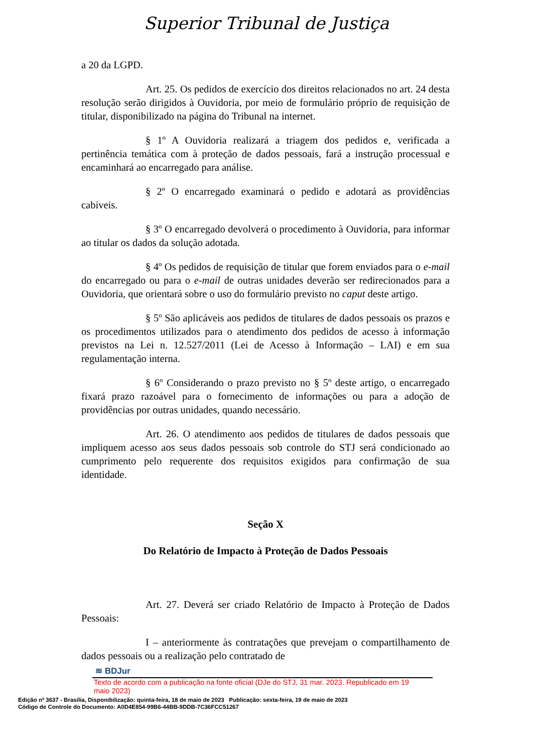Superior Tribunal de Justiça
a 20 da LGPD.
Art. 25. Os pedidos de exercício dos direitos relacionados no art. 24 desta resolução serão dirigidos à Ouvidoria, por meio de formulário próprio de requisição de titular, disponibilizado na página do Tribunal na internet.
§ 1º A Ouvidoria realizará a triagem dos pedidos e, verificada a pertinência temática com à proteção de dados pessoais, fará a instrução processual e encaminhará ao encarregado para análise.
§ 2º O encarregado examinará o pedido e adotará as providências cabíveis.
§ 3º O encarregado devolverá o procedimento à Ouvidoria, para informar ao titular os dados da solução adotada.
§ 4º Os pedidos de requisição de titular que forem enviados para o e-mail do encarregado ou para o e-mail de outras unidades deverão ser redirecionados para a Ouvidoria, que orientará sobre o uso do formulário previsto no caput deste artigo.
§ 5º São aplicáveis aos pedidos de titulares de dados pessoais os prazos e os procedimentos utilizados para o atendimento dos pedidos de acesso à informação previstos na Lei n. 12.527/2011 (Lei de Acesso à Informação – LAI) e em sua regulamentação interna.
§ 6º Considerando o prazo previsto no § 5º deste artigo, o encarregado fixará prazo razoável para o fornecimento de informações ou para a adoção de providências por outras unidades, quando necessário.
Art. 26. O atendimento aos pedidos de titulares de dados pessoais que impliquem acesso aos seus dados pessoais sob controle do STJ será condicionado ao cumprimento pelo requerente dos requisitos exigidos para confirmação de sua identidade.
Seção X
Do Relatório de Impacto à Proteção de Dados Pessoais
Art. 27. Deverá ser criado Relatório de Impacto à Proteção de Dados Pessoais:
I – anteriormente às contratações que prevejam o compartilhamento de dados pessoais ou a realização pelo contratado de
≋ BDJur
Texto de acordo com a publicação na fonte oficial (DJe do STJ, 31 mar. 2023. Republicado em 19 maio 2023)
Edição nº 3637 - Brasília, Disponibilização: quinta-feira, 18 de maio de 2023 Publicação: sexta-feira, 19 de maio de 2023
Código de Controle do Documento: A0D4E854-99B6-44BB-9DDB-7C36FCC51267